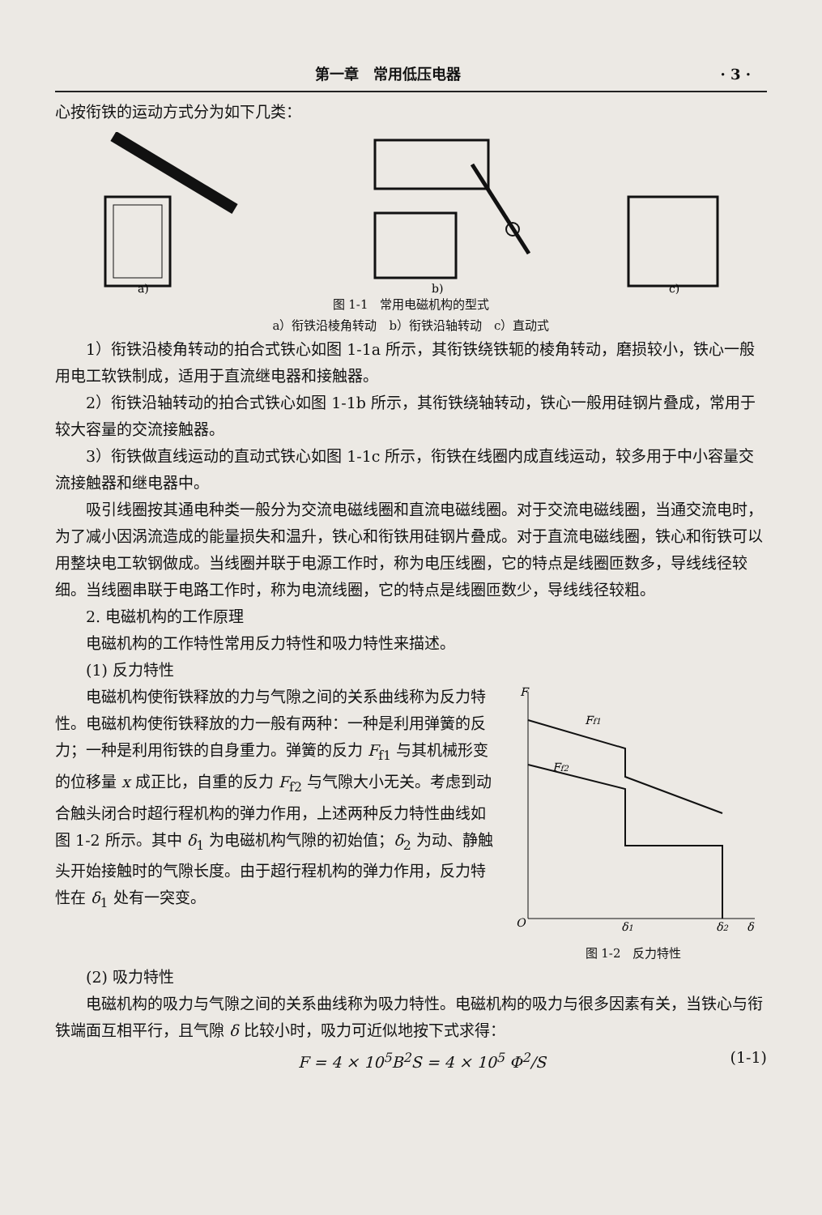第一章　常用低压电器 · 3 ·
心按衔铁的运动方式分为如下几类：
a)
b)
c)
图 1-1　常用电磁机构的型式
a）衔铁沿棱角转动　b）衔铁沿轴转动　c）直动式
1）衔铁沿棱角转动的拍合式铁心如图 1-1a 所示，其衔铁绕铁轭的棱角转动，磨损较小，铁心一般用电工软铁制成，适用于直流继电器和接触器。
2）衔铁沿轴转动的拍合式铁心如图 1-1b 所示，其衔铁绕轴转动，铁心一般用硅钢片叠成，常用于较大容量的交流接触器。
3）衔铁做直线运动的直动式铁心如图 1-1c 所示，衔铁在线圈内成直线运动，较多用于中小容量交流接触器和继电器中。
吸引线圈按其通电种类一般分为交流电磁线圈和直流电磁线圈。对于交流电磁线圈，当通交流电时，为了减小因涡流造成的能量损失和温升，铁心和衔铁用硅钢片叠成。对于直流电磁线圈，铁心和衔铁可以用整块电工软钢做成。当线圈并联于电源工作时，称为电压线圈，它的特点是线圈匝数多，导线线径较细。当线圈串联于电路工作时，称为电流线圈，它的特点是线圈匝数少，导线线径较粗。
2. 电磁机构的工作原理
电磁机构的工作特性常用反力特性和吸力特性来描述。
(1) 反力特性
电磁机构使衔铁释放的力与气隙之间的关系曲线称为反力特性。电磁机构使衔铁释放的力一般有两种：一种是利用弹簧的反力；一种是利用衔铁的自身重力。弹簧的反力 F<sub>f1</sub> 与其机械形变的位移量 x 成正比，自重的反力 F<sub>f2</sub> 与气隙大小无关。考虑到动合触头闭合时超行程机构的弹力作用，上述两种反力特性曲线如图 1-2 所示。其中 δ<sub>1</sub> 为电磁机构气隙的初始值；δ<sub>2</sub> 为动、静触头开始接触时的气隙长度。由于超行程机构的弹力作用，反力特性在 δ<sub>1</sub> 处有一突变。
F
Ff1
Ff2
O
δ1
δ2
δ
图 1-2　反力特性
(2) 吸力特性
电磁机构的吸力与气隙之间的关系曲线称为吸力特性。电磁机构的吸力与很多因素有关，当铁心与衔铁端面互相平行，且气隙 δ 比较小时，吸力可近似地按下式求得：
F = 4 × 10<sup>5</sup>B<sup>2</sup>S = 4 × 10<sup>5</sup> Φ<sup>2</sup>/S (1-1)